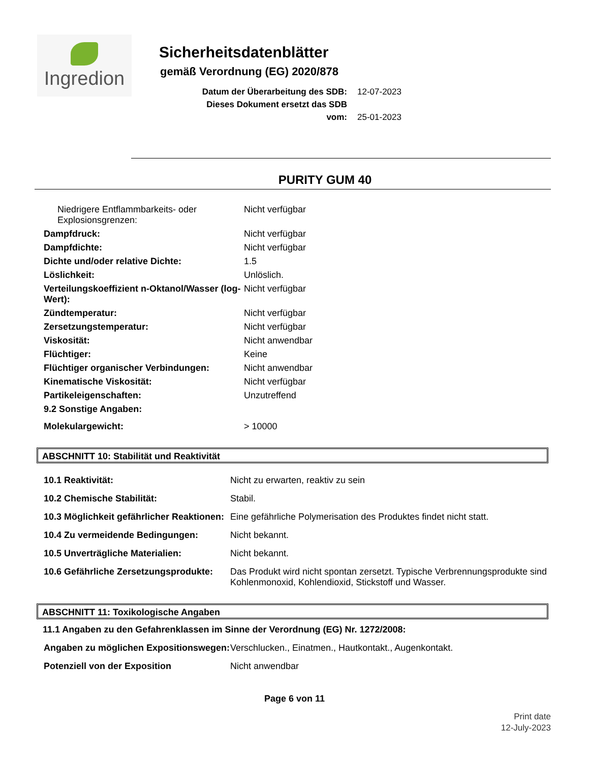Ingredion
Sicherheitsdatenblätter
gemäß Verordnung (EG) 2020/878
Datum der Überarbeitung des SDB: 12-07-2023
Dieses Dokument ersetzt das SDB vom: 25-01-2023
PURITY GUM 40
| Niedrigere Entflammbarkeits- oder Explosionsgrenzen: | Nicht verfügbar |
| Dampfdruck: | Nicht verfügbar |
| Dampfdichte: | Nicht verfügbar |
| Dichte und/oder relative Dichte: | 1.5 |
| Löslichkeit: | Unlöslich. |
| Verteilungskoeffizient n-Oktanol/Wasser (log-Wert): | Nicht verfügbar |
| Zündtemperatur: | Nicht verfügbar |
| Zersetzungstemperatur: | Nicht verfügbar |
| Viskosität: | Nicht anwendbar |
| Flüchtiger: | Keine |
| Flüchtiger organischer Verbindungen: | Nicht anwendbar |
| Kinematische Viskosität: | Nicht verfügbar |
| Partikeleigenschaften: | Unzutreffend |
| 9.2 Sonstige Angaben: | |
| Molekulargewicht: | > 10000 |
ABSCHNITT 10: Stabilität und Reaktivität
| 10.1 Reaktivität: | Nicht zu erwarten, reaktiv zu sein |
| 10.2 Chemische Stabilität: | Stabil. |
| 10.3 Möglichkeit gefährlicher Reaktionen: | Eine gefährliche Polymerisation des Produktes findet nicht statt. |
| 10.4 Zu vermeidende Bedingungen: | Nicht bekannt. |
| 10.5 Unverträgliche Materialien: | Nicht bekannt. |
| 10.6 Gefährliche Zersetzungsprodukte: | Das Produkt wird nicht spontan zersetzt. Typische Verbrennungsprodukte sind Kohlenmonoxid, Kohlendioxid, Stickstoff und Wasser. |
ABSCHNITT 11: Toxikologische Angaben
11.1 Angaben zu den Gefahrenklassen im Sinne der Verordnung (EG) Nr. 1272/2008:
| Angaben zu möglichen Expositionswegen: | Verschlucken., Einatmen., Hautkontakt., Augenkontakt. |
| Potenziell von der Exposition | Nicht anwendbar |
Page 6 von 11
Print date
12-July-2023